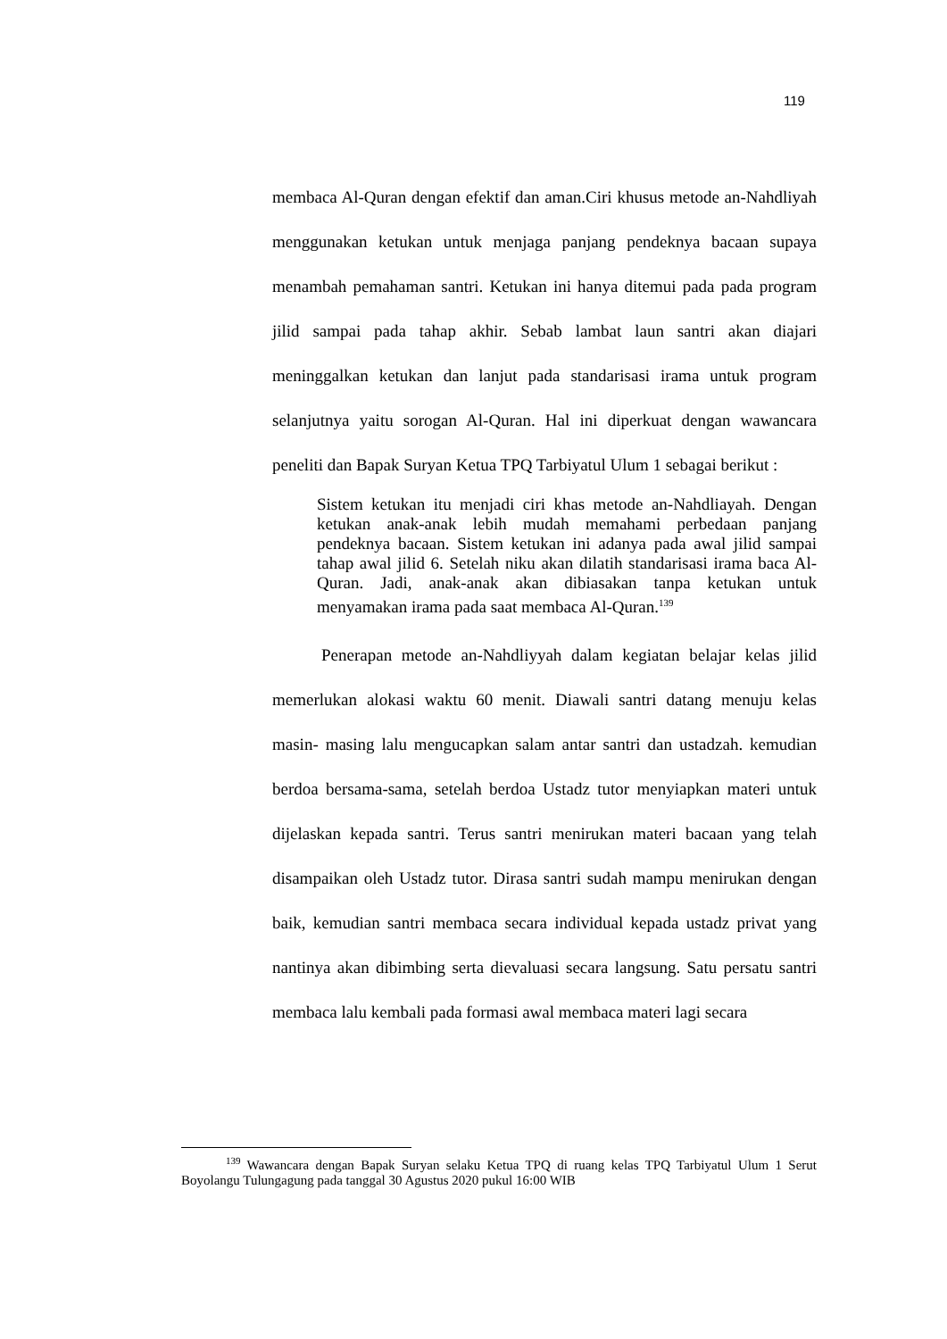119
membaca Al-Quran dengan efektif dan aman.Ciri khusus metode an-Nahdliyah menggunakan ketukan untuk menjaga panjang pendeknya bacaan supaya menambah pemahaman santri. Ketukan ini hanya ditemui pada pada program jilid sampai pada tahap akhir. Sebab lambat laun santri akan diajari meninggalkan ketukan dan lanjut pada standarisasi irama untuk program selanjutnya yaitu sorogan Al-Quran. Hal ini diperkuat dengan wawancara peneliti dan Bapak Suryan Ketua TPQ Tarbiyatul Ulum 1 sebagai berikut :
Sistem ketukan itu menjadi ciri khas metode an-Nahdliayah. Dengan ketukan anak-anak lebih mudah memahami perbedaan panjang pendeknya bacaan. Sistem ketukan ini adanya pada awal jilid sampai tahap awal jilid 6. Setelah niku akan dilatih standarisasi irama baca Al-Quran. Jadi, anak-anak akan dibiasakan tanpa ketukan untuk menyamakan irama pada saat membaca Al-Quran.<sup>139</sup>
Penerapan metode an-Nahdliyyah dalam kegiatan belajar kelas jilid memerlukan alokasi waktu 60 menit. Diawali santri datang menuju kelas masin- masing lalu mengucapkan salam antar santri dan ustadzah. kemudian berdoa bersama-sama, setelah berdoa Ustadz tutor menyiapkan materi untuk dijelaskan kepada santri. Terus santri menirukan materi bacaan yang telah disampaikan oleh Ustadz tutor. Dirasa santri sudah mampu menirukan dengan baik, kemudian santri membaca secara individual kepada ustadz privat yang nantinya akan dibimbing serta dievaluasi secara langsung. Satu persatu santri membaca lalu kembali pada formasi awal membaca materi lagi secara
<sup>139</sup> Wawancara dengan Bapak Suryan selaku Ketua TPQ di ruang kelas TPQ Tarbiyatul Ulum 1 Serut Boyolangu Tulungagung pada tanggal 30 Agustus 2020 pukul 16:00 WIB